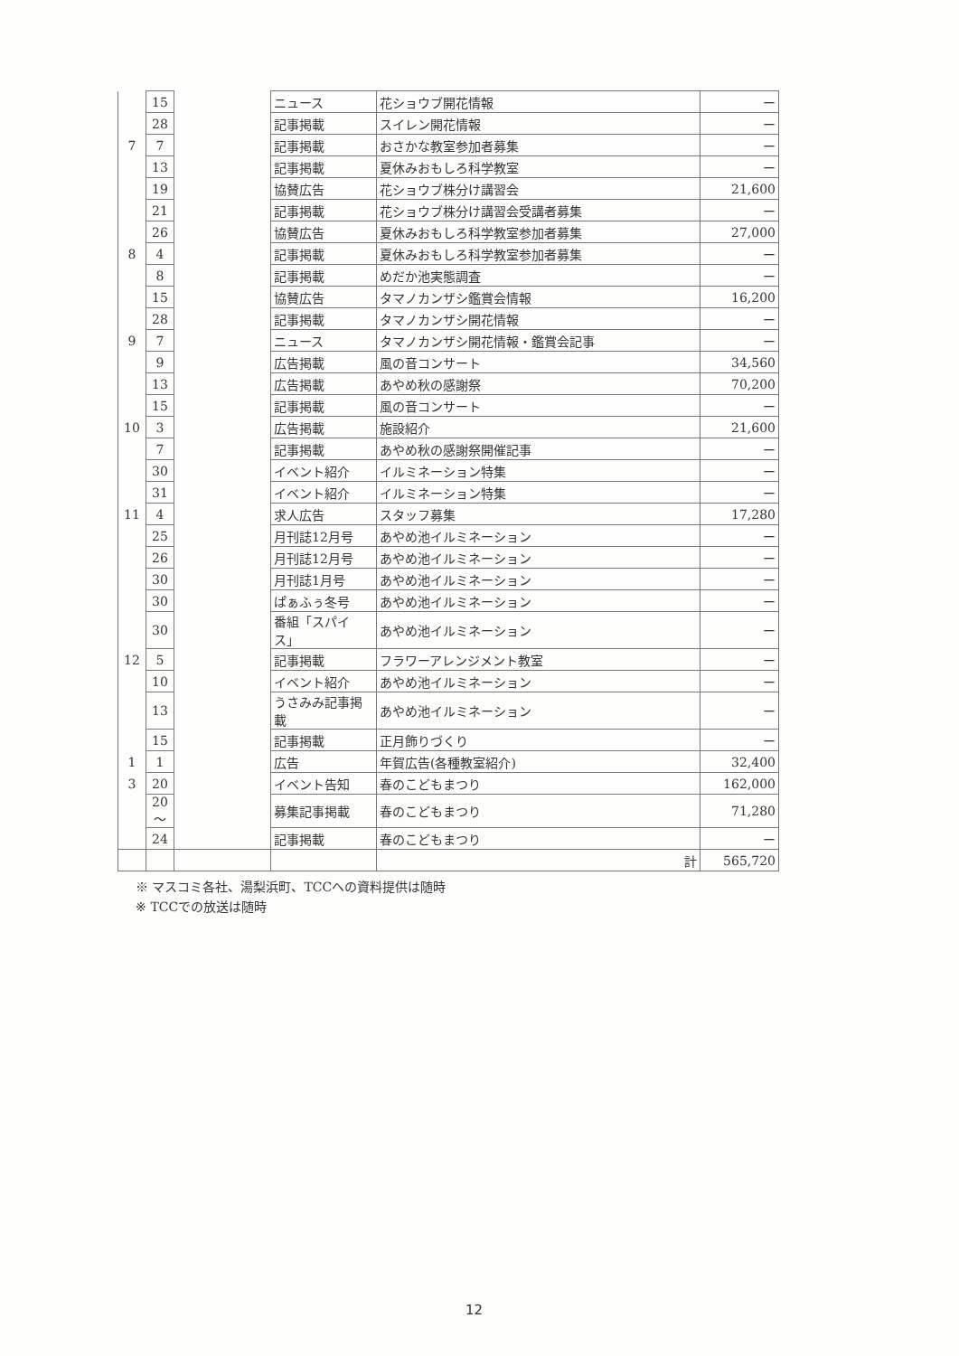| | 15 | | ニュース | 花ショウブ開花情報 | ー |
| | 28 | | 記事掲載 | スイレン開花情報 | ー |
| 7 | 7 | | 記事掲載 | おさかな教室参加者募集 | ー |
| | 13 | | 記事掲載 | 夏休みおもしろ科学教室 | ー |
| | 19 | | 協賛広告 | 花ショウブ株分け講習会 | 21,600 |
| | 21 | | 記事掲載 | 花ショウブ株分け講習会受講者募集 | ー |
| | 26 | | 協賛広告 | 夏休みおもしろ科学教室参加者募集 | 27,000 |
| 8 | 4 | | 記事掲載 | 夏休みおもしろ科学教室参加者募集 | ー |
| | 8 | | 記事掲載 | めだか池実態調査 | ー |
| | 15 | | 協賛広告 | タマノカンザシ鑑賞会情報 | 16,200 |
| | 28 | | 記事掲載 | タマノカンザシ開花情報 | ー |
| 9 | 7 | | ニュース | タマノカンザシ開花情報・鑑賞会記事 | ー |
| | 9 | | 広告掲載 | 風の音コンサート | 34,560 |
| | 13 | | 広告掲載 | あやめ秋の感謝祭 | 70,200 |
| | 15 | | 記事掲載 | 風の音コンサート | ー |
| 10 | 3 | | 広告掲載 | 施設紹介 | 21,600 |
| | 7 | | 記事掲載 | あやめ秋の感謝祭開催記事 | ー |
| | 30 | | イベント紹介 | イルミネーション特集 | ー |
| | 31 | | イベント紹介 | イルミネーション特集 | ー |
| 11 | 4 | | 求人広告 | スタッフ募集 | 17,280 |
| | 25 | | 月刊誌12月号 | あやめ池イルミネーション | ー |
| | 26 | | 月刊誌12月号 | あやめ池イルミネーション | ー |
| | 30 | | 月刊誌1月号 | あやめ池イルミネーション | ー |
| | 30 | | ぱぁふぅ冬号 | あやめ池イルミネーション | ー |
| | 30 | | 番組「スパイス」 | あやめ池イルミネーション | ー |
| 12 | 5 | | 記事掲載 | フラワーアレンジメント教室 | ー |
| | 10 | | イベント紹介 | あやめ池イルミネーション | ー |
| | 13 | | うさみみ記事掲載 | あやめ池イルミネーション | ー |
| | 15 | | 記事掲載 | 正月飾りづくり | ー |
| 1 | 1 | | 広告 | 年賀広告(各種教室紹介) | 32,400 |
| 3 | 20 | | イベント告知 | 春のこどもまつり | 162,000 |
| | 20 ～ | | 募集記事掲載 | 春のこどもまつり | 71,280 |
| | 24 | | 記事掲載 | 春のこどもまつり | ー |
| | | | | 計 | 565,720 |
※ マスコミ各社、湯梨浜町、TCCへの資料提供は随時
※ TCCでの放送は随時
12